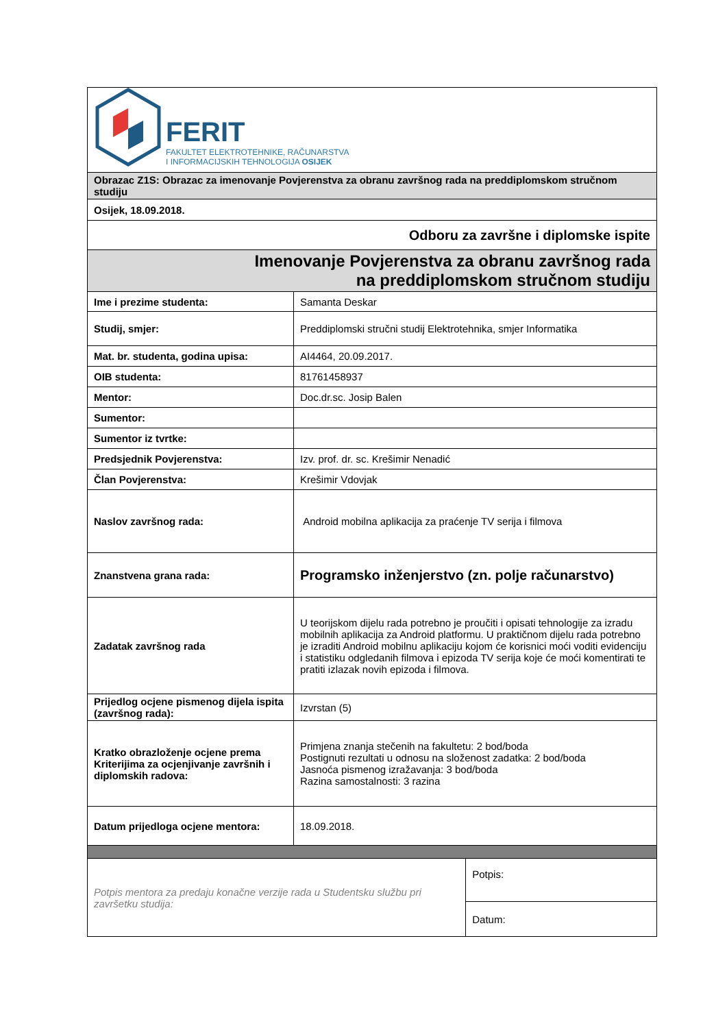| FERIT FAKULTET ELEKTROTEHNIKE, RAČUNARSTVA I INFORMACIJSKIH TEHNOLOGIJA OSIJEK | | |
| Obrazac Z1S: Obrazac za imenovanje Povjerenstva za obranu završnog rada na preddiplomskom stručnom studiju | | |
| Osijek, 18.09.2018. | | |
| Odboru za završne i diplomske ispite | | |
| Imenovanje Povjerenstva za obranu završnog rada na preddiplomskom stručnom studiju | | |
| Ime i prezime studenta: | Samanta Deskar | |
| Studij, smjer: | Preddiplomski stručni studij Elektrotehnika, smjer Informatika | |
| Mat. br. studenta, godina upisa: | AI4464, 20.09.2017. | |
| OIB studenta: | 81761458937 | |
| Mentor: | Doc.dr.sc. Josip Balen | |
| Sumentor: | | |
| Sumentor iz tvrtke: | | |
| Predsjednik Povjerenstva: | Izv. prof. dr. sc. Krešimir Nenadić | |
| Član Povjerenstva: | Krešimir Vdovjak | |
| Naslov završnog rada: | Android mobilna aplikacija za praćenje TV serija i filmova | |
| Znanstvena grana rada: | Programsko inženjerstvo (zn. polje računarstvo) | |
| Zadatak završnog rada | U teorijskom dijelu rada potrebno je proučiti i opisati tehnologije za izradu mobilnih aplikacija za Android platformu. U praktičnom dijelu rada potrebno je izraditi Android mobilnu aplikaciju kojom će korisnici moći voditi evidenciju i statistiku odgledanih filmova i epizoda TV serija koje će moći komentirati te pratiti izlazak novih epizoda i filmova. | |
| Prijedlog ocjene pismenog dijela ispita (završnog rada): | Izvrstan (5) | |
| Kratko obrazloženje ocjene prema Kriterijima za ocjenjivanje završnih i diplomskih radova: | Primjena znanja stečenih na fakultetu: 2 bod/boda Postignuti rezultati u odnosu na složenost zadatka: 2 bod/boda Jasnoća pismenog izražavanja: 3 bod/boda Razina samostalnosti: 3 razina | |
| Datum prijedloga ocjene mentora: | 18.09.2018. | |
| Potpis mentora za predaju konačne verzije rada u Studentsku službu pri završetku studija: | | Potpis: |
| | | Datum: |